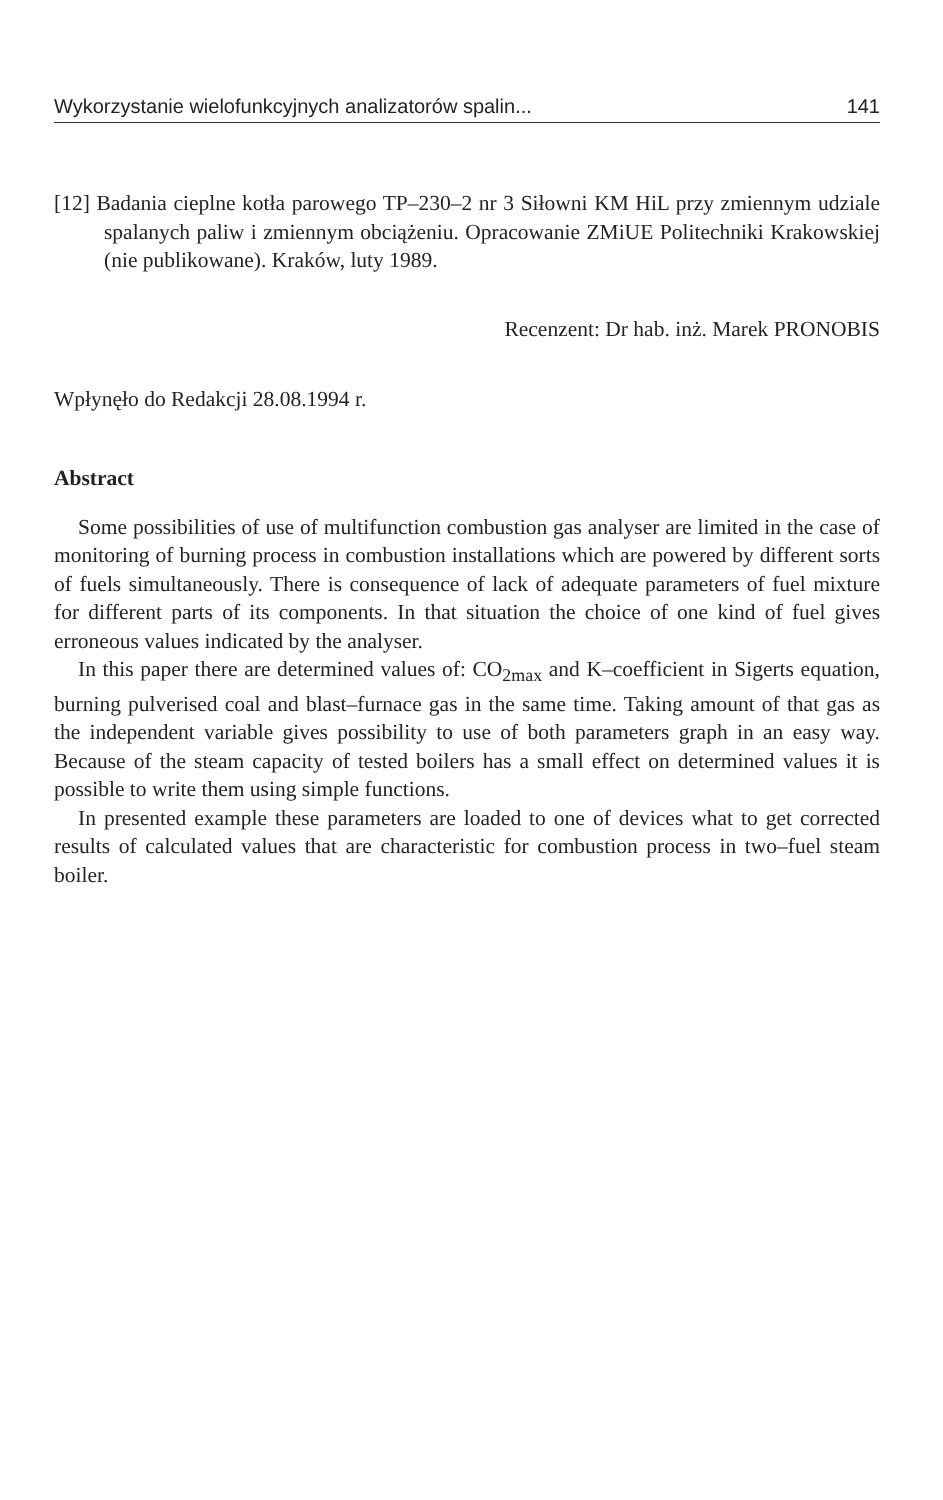Wykorzystanie wielofunkcyjnych analizatorów spalin... 141
[12] Badania cieplne kotła parowego TP–230–2 nr 3 Siłowni KM HiL przy zmiennym udziale spalanych paliw i zmiennym obciążeniu. Opracowanie ZMiUE Politechniki Krakowskiej (nie publikowane). Kraków, luty 1989.
Recenzent: Dr hab. inż. Marek PRONOBIS
Wpłynęło do Redakcji 28.08.1994 r.
Abstract
Some possibilities of use of multifunction combustion gas analyser are limited in the case of monitoring of burning process in combustion installations which are powered by different sorts of fuels simultaneously. There is consequence of lack of adequate parameters of fuel mixture for different parts of its components. In that situation the choice of one kind of fuel gives erroneous values indicated by the analyser.
In this paper there are determined values of: CO<sub>2max</sub> and K–coefficient in Sigerts equation, burning pulverised coal and blast–furnace gas in the same time. Taking amount of that gas as the independent variable gives possibility to use of both parameters graph in an easy way. Because of the steam capacity of tested boilers has a small effect on determined values it is possible to write them using simple functions.
In presented example these parameters are loaded to one of devices what to get corrected results of calculated values that are characteristic for combustion process in two–fuel steam boiler.